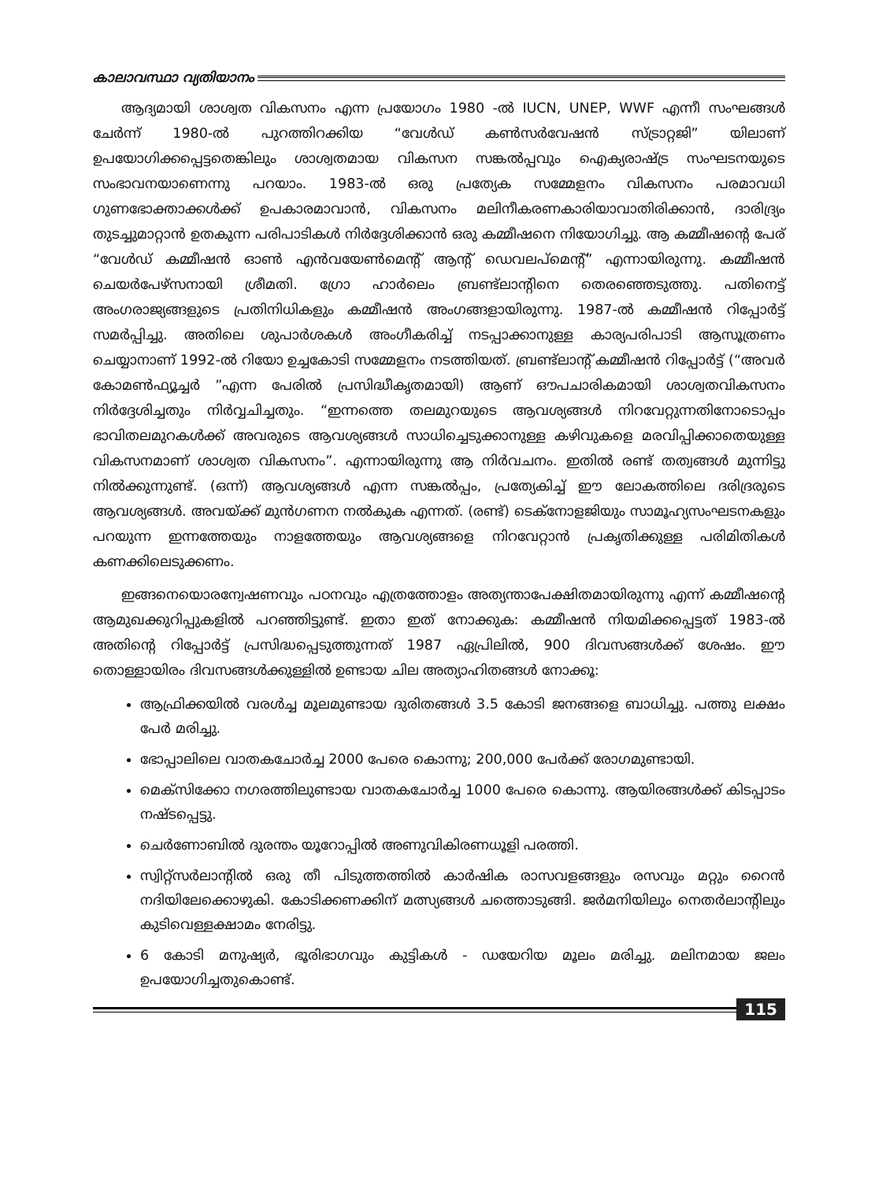കാലാവസ്ഥാ വ്യതിയാനം
ആദ്യമായി ശാശ്വത വികസനം എന്ന പ്രയോഗം 1980 -ൽ IUCN, UNEP, WWF എന്നീ സംഘങ്ങൾ ചേർന്ന് 1980-ൽ പുറത്തിറക്കിയ “വേൾഡ് കൺസർവേഷൻ സ്ട്രാറ്റജി” യിലാണ് ഉപയോഗിക്കപ്പെട്ടതെങ്കിലും ശാശ്വതമായ വികസന സങ്കൽപ്പവും ഐക്യരാഷ്ട്ര സംഘടനയുടെ സംഭാവനയാണെന്നു പറയാം. 1983-ൽ ഒരു പ്രത്യേക സമ്മേളനം വികസനം പരമാവധി ഗുണഭോക്താക്കൾക്ക് ഉപകാരമാവാൻ, വികസനം മലിനീകരണകാരിയാവാതിരിക്കാൻ, ദാരിദ്ര്യം തുടച്ചുമാറ്റാൻ ഉതകുന്ന പരിപാടികൾ നിർദ്ദേശിക്കാൻ ഒരു കമ്മീഷനെ നിയോഗിച്ചു. ആ കമ്മീഷന്റെ പേര് “വേൾഡ് കമ്മീഷൻ ഓൺ എൻവയേൺമെന്റ് ആന്റ് ഡെവലപ്മെന്റ്” എന്നായിരുന്നു. കമ്മീഷൻ ചെയർപേഴ്സനായി ശ്രീമതി. ഗ്രോ ഹാർലെം ബ്രണ്ട്ലാന്റിനെ തെരഞ്ഞെടുത്തു. പതിനെട്ട് അംഗരാജ്യങ്ങളുടെ പ്രതിനിധികളും കമ്മീഷൻ അംഗങ്ങളായിരുന്നു. 1987-ൽ കമ്മീഷൻ റിപ്പോർട്ട് സമർപ്പിച്ചു. അതിലെ ശുപാർശകൾ അംഗീകരിച്ച് നടപ്പാക്കാനുള്ള കാര്യപരിപാടി ആസൂത്രണം ചെയ്യാനാണ് 1992-ൽ റിയോ ഉച്ചകോടി സമ്മേളനം നടത്തിയത്. ബ്രണ്ട്ലാന്റ് കമ്മീഷൻ റിപ്പോർട്ട് (“അവർ കോമൺഫ്യൂച്ചർ ”എന്ന പേരിൽ പ്രസിദ്ധീകൃതമായി) ആണ് ഔപചാരികമായി ശാശ്വതവികസനം നിർദ്ദേശിച്ചതും നിർവ്വചിച്ചതും. “ഇന്നത്തെ തലമുറയുടെ ആവശ്യങ്ങൾ നിറവേറ്റുന്നതിനോടൊപ്പം ഭാവിതലമുറകൾക്ക് അവരുടെ ആവശ്യങ്ങൾ സാധിച്ചെടുക്കാനുള്ള കഴിവുകളെ മരവിപ്പിക്കാതെയുള്ള വികസനമാണ് ശാശ്വത വികസനം”. എന്നായിരുന്നു ആ നിർവചനം. ഇതിൽ രണ്ട് തത്വങ്ങൾ മുന്നിട്ടു നിൽക്കുന്നുണ്ട്. (ഒന്ന്) ആവശ്യങ്ങൾ എന്ന സങ്കൽപ്പം, പ്രത്യേകിച്ച് ഈ ലോകത്തിലെ ദരിദ്രരുടെ ആവശ്യങ്ങൾ. അവയ്ക്ക് മുൻഗണന നൽകുക എന്നത്. (രണ്ട്) ടെക്നോളജിയും സാമൂഹ്യസംഘടനകളും പറയുന്ന ഇന്നത്തേയും നാളത്തേയും ആവശ്യങ്ങളെ നിറവേറ്റാൻ പ്രകൃതിക്കുള്ള പരിമിതികൾ കണക്കിലെടുക്കണം.
ഇങ്ങനെയൊരന്വേഷണവും പഠനവും എത്രത്തോളം അത്യന്താപേക്ഷിതമായിരുന്നു എന്ന് കമ്മീഷന്റെ ആമുഖക്കുറിപ്പുകളിൽ പറഞ്ഞിട്ടുണ്ട്. ഇതാ ഇത് നോക്കുക: കമ്മീഷൻ നിയമിക്കപ്പെട്ടത് 1983-ൽ അതിന്റെ റിപ്പോർട്ട് പ്രസിദ്ധപ്പെടുത്തുന്നത് 1987 ഏപ്രിലിൽ, 900 ദിവസങ്ങൾക്ക് ശേഷം. ഈ തൊള്ളായിരം ദിവസങ്ങൾക്കുള്ളിൽ ഉണ്ടായ ചില അത്യാഹിതങ്ങൾ നോക്കൂ:
ആഫ്രിക്കയിൽ വരൾച്ച മൂലമുണ്ടായ ദുരിതങ്ങൾ 3.5 കോടി ജനങ്ങളെ ബാധിച്ചു. പത്തു ലക്ഷം പേർ മരിച്ചു.
ഭോപ്പാലിലെ വാതകചോർച്ച 2000 പേരെ കൊന്നു; 200,000 പേർക്ക് രോഗമുണ്ടായി.
മെക്സിക്കോ നഗരത്തിലുണ്ടായ വാതകചോർച്ച 1000 പേരെ കൊന്നു. ആയിരങ്ങൾക്ക് കിടപ്പാടം നഷ്ടപ്പെട്ടു.
ചെർണോബിൽ ദുരന്തം യൂറോപ്പിൽ അണുവികിരണധൂളി പരത്തി.
സ്വിറ്റ്സർലാന്റിൽ ഒരു തീ പിടുത്തത്തിൽ കാർഷിക രാസവളങ്ങളും രസവും മറ്റും റൈൻ നദിയിലേക്കൊഴുകി. കോടിക്കണക്കിന് മത്സ്യങ്ങൾ ചത്തൊടുങ്ങി. ജർമനിയിലും നെതർലാന്റിലും കുടിവെള്ളക്ഷാമം നേരിട്ടു.
6 കോടി മനുഷ്യർ, ഭൂരിഭാഗവും കുട്ടികൾ - ഡയേറിയ മൂലം മരിച്ചു. മലിനമായ ജലം ഉപയോഗിച്ചതുകൊണ്ട്.
115